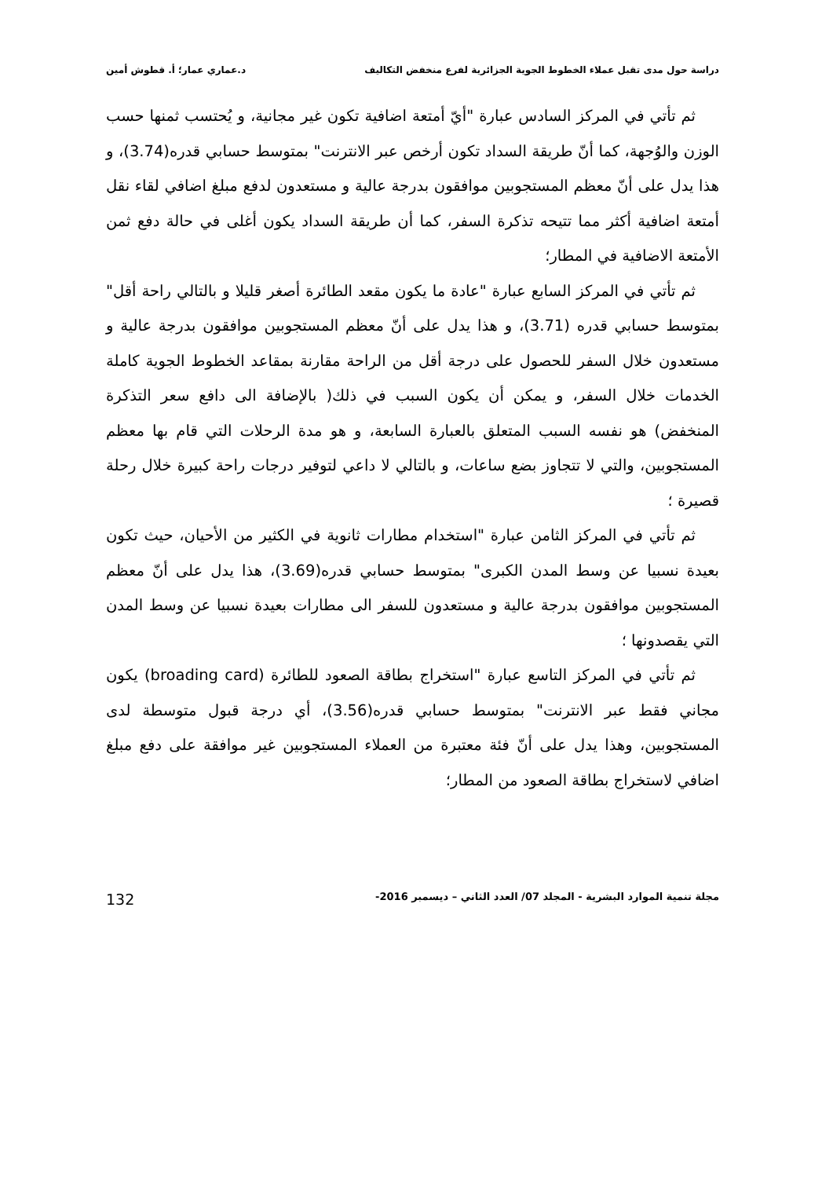دراسة حول مدى تقبل عملاء الخطوط الجوية الجزائرية لفرع منخفض التكاليف د.عماري عمار؛ أ. قطوش أمين
ثم تأتي في المركز السادس عبارة "أيّ أمتعة اضافية تكون غير مجانية، و يُحتسب ثمنها حسب الوزن والوُجهة، كما أنّ طريقة السداد تكون أرخص عبر الانترنت" بمتوسط حسابي قدره(3.74)، و هذا يدل على أنّ معظم المستجوبين موافقون بدرجة عالية و مستعدون لدفع مبلغ اضافي لقاء نقل أمتعة اضافية أكثر مما تتيحه تذكرة السفر، كما أن طريقة السداد يكون أغلى في حالة دفع ثمن الأمتعة الاضافية في المطار؛
ثم تأتي في المركز السابع عبارة "عادة ما يكون مقعد الطائرة أصغر قليلا و بالتالي راحة أقل" بمتوسط حسابي قدره (3.71)، و هذا يدل على أنّ معظم المستجوبين موافقون بدرجة عالية و مستعدون خلال السفر للحصول على درجة أقل من الراحة مقارنة بمقاعد الخطوط الجوية كاملة الخدمات خلال السفر، و يمكن أن يكون السبب في ذلك( بالإضافة الى دافع سعر التذكرة المنخفض) هو نفسه السبب المتعلق بالعبارة السابعة، و هو مدة الرحلات التي قام بها معظم المستجوبين، والتي لا تتجاوز بضع ساعات، و بالتالي لا داعي لتوفير درجات راحة كبيرة خلال رحلة قصيرة ؛
ثم تأتي في المركز الثامن عبارة "استخدام مطارات ثانوية في الكثير من الأحيان، حيث تكون بعيدة نسبيا عن وسط المدن الكبرى" بمتوسط حسابي قدره(3.69)، هذا يدل على أنّ معظم المستجوبين موافقون بدرجة عالية و مستعدون للسفر الى مطارات بعيدة نسبيا عن وسط المدن التي يقصدونها ؛
ثم تأتي في المركز التاسع عبارة "استخراج بطاقة الصعود للطائرة (broading card) يكون مجاني فقط عبر الانترنت" بمتوسط حسابي قدره(3.56)، أي درجة قبول متوسطة لدى المستجوبين، وهذا يدل على أنّ فئة معتبرة من العملاء المستجوبين غير موافقة على دفع مبلغ اضافي لاستخراج بطاقة الصعود من المطار؛
مجلة تنمية الموارد البشرية - المجلد 07/ العدد الثاني – ديسمبر 2016- 132